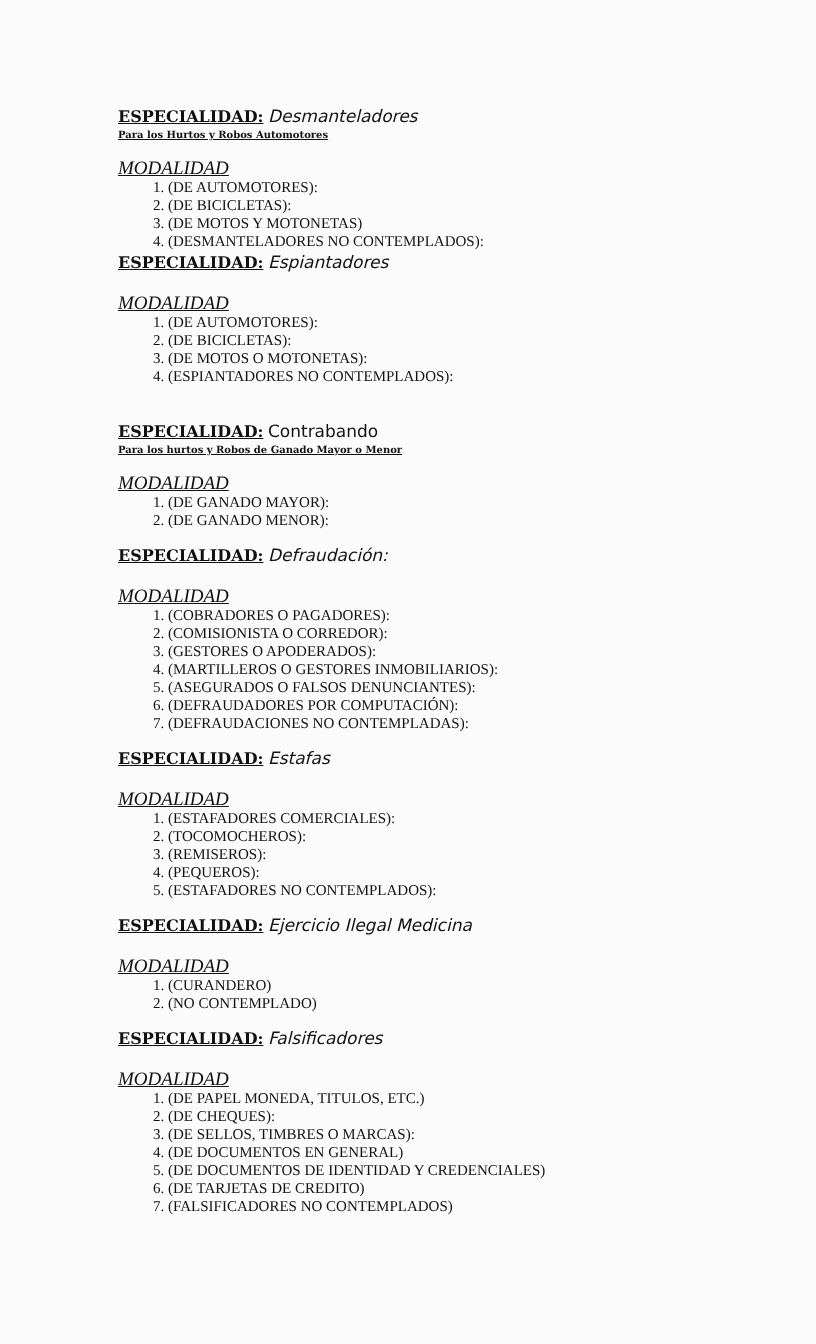ESPECIALIDAD: Desmanteladores
Para los Hurtos y Robos Automotores
MODALIDAD
1. (DE AUTOMOTORES):
2. (DE BICICLETAS):
3. (DE MOTOS Y MOTONETAS)
4. (DESMANTELADORES NO CONTEMPLADOS):
ESPECIALIDAD: Espiantadores
MODALIDAD
1. (DE AUTOMOTORES):
2. (DE BICICLETAS):
3. (DE MOTOS O MOTONETAS):
4. (ESPIANTADORES NO CONTEMPLADOS):
ESPECIALIDAD: Contrabando
Para los hurtos y Robos de Ganado Mayor o Menor
MODALIDAD
1. (DE GANADO MAYOR):
2. (DE GANADO MENOR):
ESPECIALIDAD: Defraudación:
MODALIDAD
1. (COBRADORES O PAGADORES):
2. (COMISIONISTA O CORREDOR):
3. (GESTORES O APODERADOS):
4. (MARTILLEROS O GESTORES INMOBILIARIOS):
5. (ASEGURADOS O FALSOS DENUNCIANTES):
6. (DEFRAUDADORES POR COMPUTACIÓN):
7. (DEFRAUDACIONES NO CONTEMPLADAS):
ESPECIALIDAD: Estafas
MODALIDAD
1. (ESTAFADORES COMERCIALES):
2. (TOCOMOCHEROS):
3. (REMISEROS):
4. (PEQUEROS):
5. (ESTAFADORES NO CONTEMPLADOS):
ESPECIALIDAD: Ejercicio Ilegal Medicina
MODALIDAD
1. (CURANDERO)
2. (NO CONTEMPLADO)
ESPECIALIDAD: Falsificadores
MODALIDAD
1. (DE PAPEL MONEDA, TITULOS, ETC.)
2. (DE CHEQUES):
3. (DE SELLOS, TIMBRES O MARCAS):
4. (DE DOCUMENTOS EN GENERAL)
5. (DE DOCUMENTOS DE IDENTIDAD Y CREDENCIALES)
6. (DE TARJETAS DE CREDITO)
7. (FALSIFICADORES NO CONTEMPLADOS)